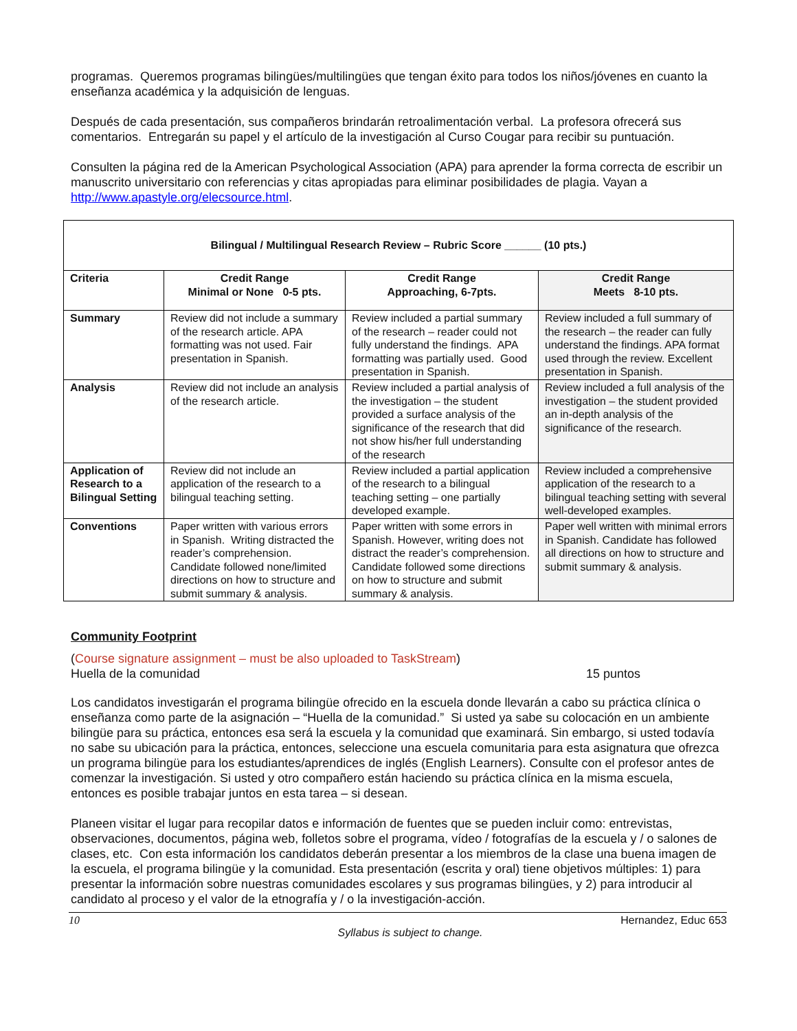programas. Queremos programas bilingües/multilingües que tengan éxito para todos los niños/jóvenes en cuanto la enseñanza académica y la adquisición de lenguas.
Después de cada presentación, sus compañeros brindarán retroalimentación verbal. La profesora ofrecerá sus comentarios. Entregarán su papel y el artículo de la investigación al Curso Cougar para recibir su puntuación.
Consulten la página red de la American Psychological Association (APA) para aprender la forma correcta de escribir un manuscrito universitario con referencias y citas apropiadas para eliminar posibilidades de plagia. Vayan a http://www.apastyle.org/elecsource.html.
| Bilingual / Multilingual Research Review – Rubric Score ______ (10 pts.) | | | |
| --- | --- | --- | --- |
| Criteria | Credit Range Minimal or None 0-5 pts. | Credit Range Approaching, 6-7pts. | Credit Range Meets 8-10 pts. |
| Summary | Review did not include a summary of the research article. APA formatting was not used. Fair presentation in Spanish. | Review included a partial summary of the research – reader could not fully understand the findings. APA formatting was partially used. Good presentation in Spanish. | Review included a full summary of the research – the reader can fully understand the findings. APA format used through the review. Excellent presentation in Spanish. |
| Analysis | Review did not include an analysis of the research article. | Review included a partial analysis of the investigation – the student provided a surface analysis of the significance of the research that did not show his/her full understanding of the research | Review included a full analysis of the investigation – the student provided an in-depth analysis of the significance of the research. |
| Application of Research to a Bilingual Setting | Review did not include an application of the research to a bilingual teaching setting. | Review included a partial application of the research to a bilingual teaching setting – one partially developed example. | Review included a comprehensive application of the research to a bilingual teaching setting with several well-developed examples. |
| Conventions | Paper written with various errors in Spanish. Writing distracted the reader’s comprehension. Candidate followed none/limited directions on how to structure and submit summary & analysis. | Paper written with some errors in Spanish. However, writing does not distract the reader’s comprehension. Candidate followed some directions on how to structure and submit summary & analysis. | Paper well written with minimal errors in Spanish. Candidate has followed all directions on how to structure and submit summary & analysis. |
Community Footprint
(Course signature assignment – must be also uploaded to TaskStream)
Huella de la comunidad 15 puntos
Los candidatos investigarán el programa bilingüe ofrecido en la escuela donde llevarán a cabo su práctica clínica o enseñanza como parte de la asignación – “Huella de la comunidad.” Si usted ya sabe su colocación en un ambiente bilingüe para su práctica, entonces esa será la escuela y la comunidad que examinará. Sin embargo, si usted todavía no sabe su ubicación para la práctica, entonces, seleccione una escuela comunitaria para esta asignatura que ofrezca un programa bilingüe para los estudiantes/aprendices de inglés (English Learners). Consulte con el profesor antes de comenzar la investigación. Si usted y otro compañero están haciendo su práctica clínica en la misma escuela, entonces es posible trabajar juntos en esta tarea – si desean.
Planeen visitar el lugar para recopilar datos e información de fuentes que se pueden incluir como: entrevistas, observaciones, documentos, página web, folletos sobre el programa, vídeo / fotografías de la escuela y / o salones de clases, etc. Con esta información los candidatos deberán presentar a los miembros de la clase una buena imagen de la escuela, el programa bilingüe y la comunidad. Esta presentación (escrita y oral) tiene objetivos múltiples: 1) para presentar la información sobre nuestras comunidades escolares y sus programas bilingües, y 2) para introducir al candidato al proceso y el valor de la etnografía y / o la investigación-acción.
10 Hernandez, Educ 653
Syllabus is subject to change.